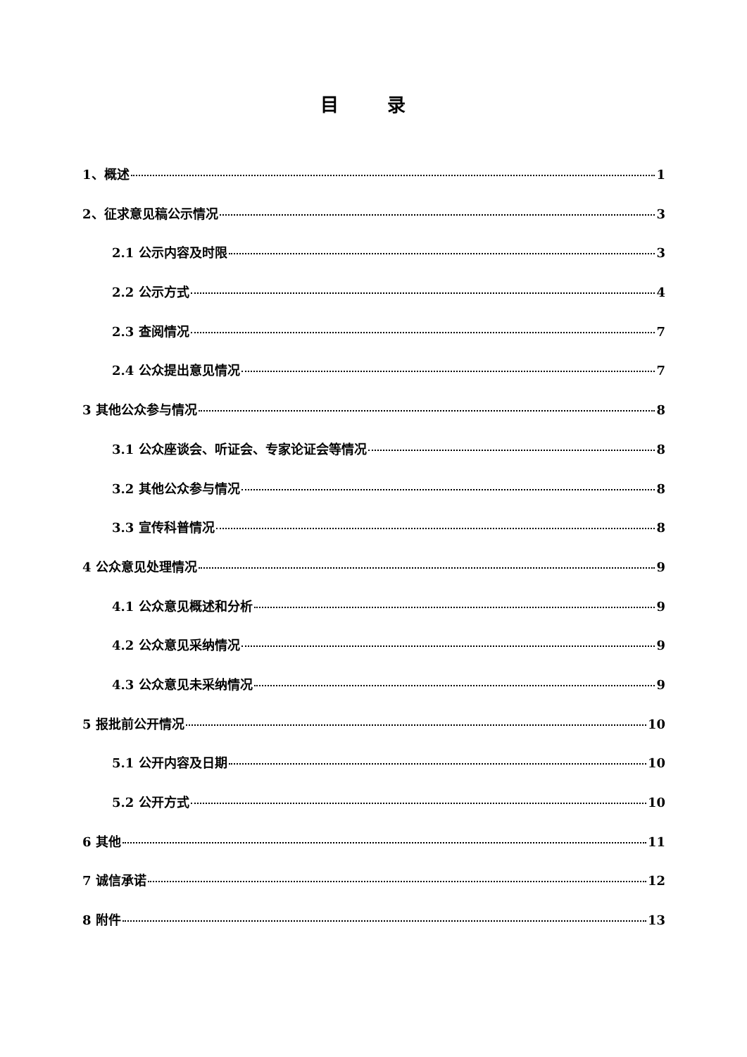目 录
1、概述 1
2、征求意见稿公示情况 3
2.1 公示内容及时限 3
2.2 公示方式 4
2.3 查阅情况 7
2.4 公众提出意见情况 7
3 其他公众参与情况 8
3.1 公众座谈会、听证会、专家论证会等情况 8
3.2 其他公众参与情况 8
3.3 宣传科普情况 8
4 公众意见处理情况 9
4.1 公众意见概述和分析 9
4.2 公众意见采纳情况 9
4.3 公众意见未采纳情况 9
5 报批前公开情况 10
5.1 公开内容及日期 10
5.2 公开方式 10
6 其他 11
7 诚信承诺 12
8 附件 13